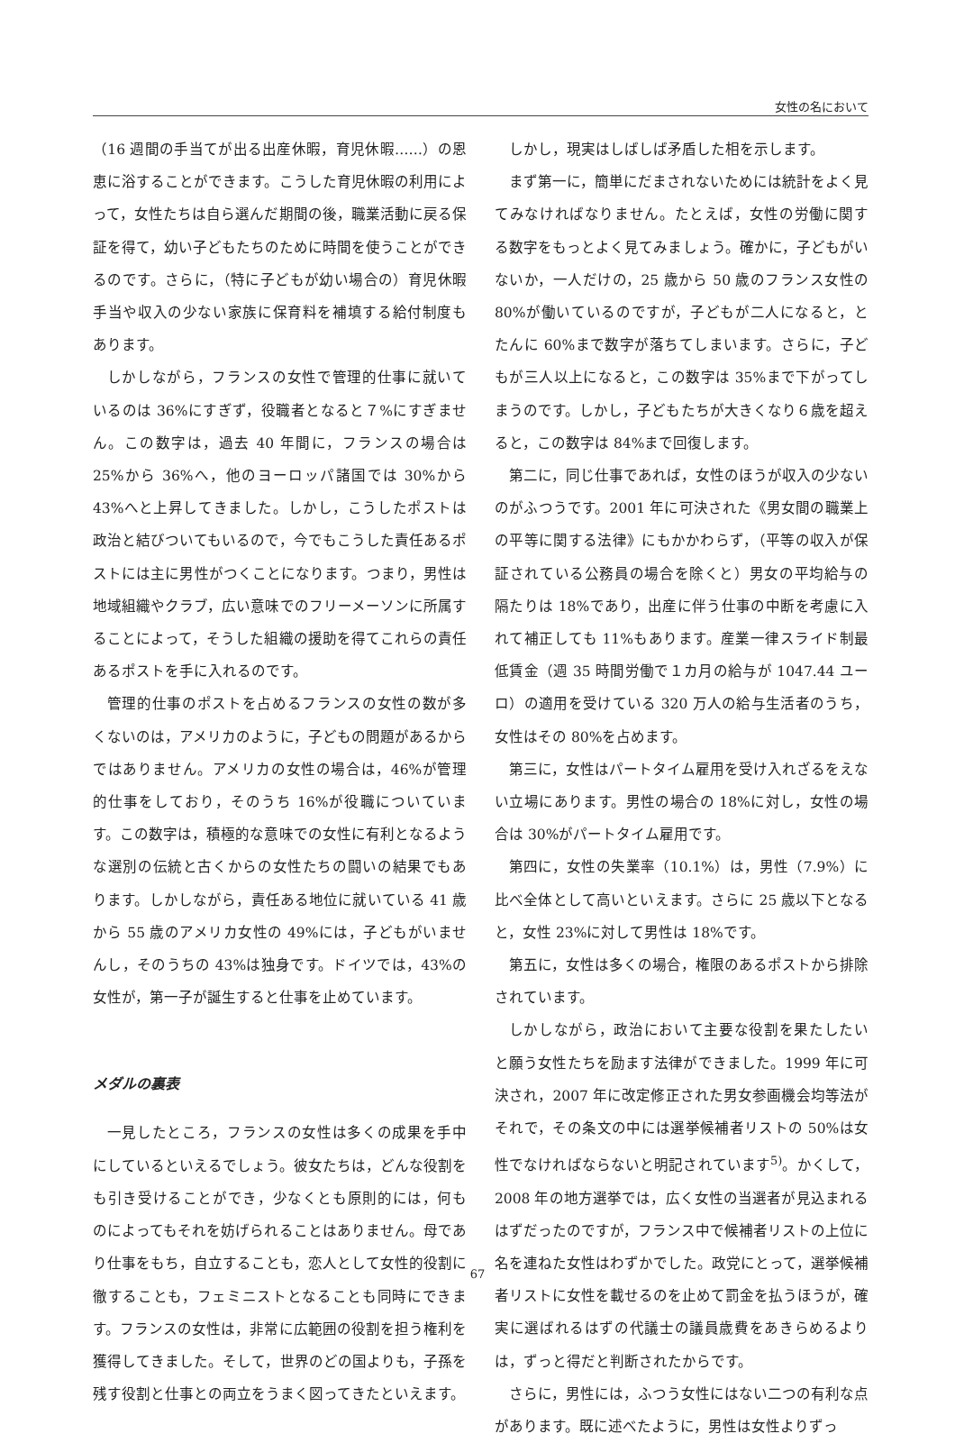女性の名において
（16 週間の手当てが出る出産休暇，育児休暇……）の恩恵に浴することができます。こうした育児休暇の利用によって，女性たちは自ら選んだ期間の後，職業活動に戻る保証を得て，幼い子どもたちのために時間を使うことができるのです。さらに，（特に子どもが幼い場合の）育児休暇手当や収入の少ない家族に保育料を補填する給付制度もあります。
しかしながら，フランスの女性で管理的仕事に就いているのは 36%にすぎず，役職者となると７%にすぎません。この数字は，過去 40 年間に，フランスの場合は 25%から 36%へ，他のヨーロッパ諸国では 30%から 43%へと上昇してきました。しかし，こうしたポストは政治と結びついてもいるので，今でもこうした責任あるポストには主に男性がつくことになります。つまり，男性は地域組織やクラブ，広い意味でのフリーメーソンに所属することによって，そうした組織の援助を得てこれらの責任あるポストを手に入れるのです。
管理的仕事のポストを占めるフランスの女性の数が多くないのは，アメリカのように，子どもの問題があるからではありません。アメリカの女性の場合は，46%が管理的仕事をしており，そのうち 16%が役職についています。この数字は，積極的な意味での女性に有利となるような選別の伝統と古くからの女性たちの闘いの結果でもあります。しかしながら，責任ある地位に就いている 41 歳から 55 歳のアメリカ女性の 49%には，子どもがいませんし，そのうちの 43%は独身です。ドイツでは，43%の女性が，第一子が誕生すると仕事を止めています。
メダルの裏表
一見したところ，フランスの女性は多くの成果を手中にしているといえるでしょう。彼女たちは，どんな役割をも引き受けることができ，少なくとも原則的には，何ものによってもそれを妨げられることはありません。母であり仕事をもち，自立することも，恋人として女性的役割に徹することも，フェミニストとなることも同時にできます。フランスの女性は，非常に広範囲の役割を担う権利を獲得してきました。そして，世界のどの国よりも，子孫を残す役割と仕事との両立をうまく図ってきたといえます。
しかし，現実はしばしば矛盾した相を示します。
まず第一に，簡単にだまされないためには統計をよく見てみなければなりません。たとえば，女性の労働に関する数字をもっとよく見てみましょう。確かに，子どもがいないか，一人だけの，25 歳から 50 歳のフランス女性の 80%が働いているのですが，子どもが二人になると，とたんに 60%まで数字が落ちてしまいます。さらに，子どもが三人以上になると，この数字は 35%まで下がってしまうのです。しかし，子どもたちが大きくなり６歳を超えると，この数字は 84%まで回復します。
第二に，同じ仕事であれば，女性のほうが収入の少ないのがふつうです。2001 年に可決された《男女間の職業上の平等に関する法律》にもかかわらず，（平等の収入が保証されている公務員の場合を除くと）男女の平均給与の隔たりは 18%であり，出産に伴う仕事の中断を考慮に入れて補正しても 11%もあります。産業一律スライド制最低賃金（週 35 時間労働で１カ月の給与が 1047.44 ユーロ）の適用を受けている 320 万人の給与生活者のうち，女性はその 80%を占めます。
第三に，女性はパートタイム雇用を受け入れざるをえない立場にあります。男性の場合の 18%に対し，女性の場合は 30%がパートタイム雇用です。
第四に，女性の失業率（10.1%）は，男性（7.9%）に比べ全体として高いといえます。さらに 25 歳以下となると，女性 23%に対して男性は 18%です。
第五に，女性は多くの場合，権限のあるポストから排除されています。
しかしながら，政治において主要な役割を果たしたいと願う女性たちを励ます法律ができました。1999 年に可決され，2007 年に改定修正された男女参画機会均等法がそれで，その条文の中には選挙候補者リストの 50%は女性でなければならないと明記されています<sup>5)</sup>。かくして，2008 年の地方選挙では，広く女性の当選者が見込まれるはずだったのですが，フランス中で候補者リストの上位に名を連ねた女性はわずかでした。政党にとって，選挙候補者リストに女性を載せるのを止めて罰金を払うほうが，確実に選ばれるはずの代議士の議員歳費をあきらめるよりは，ずっと得だと判断されたからです。
さらに，男性には，ふつう女性にはない二つの有利な点があります。既に述べたように，男性は女性よりずっ
67